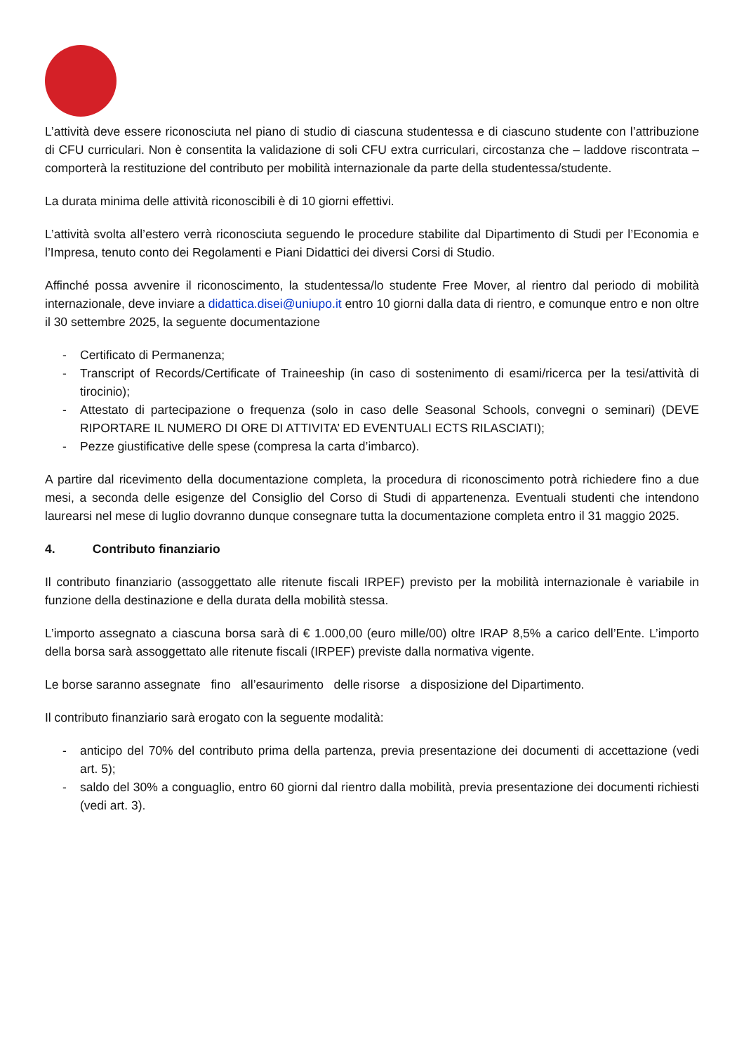L’attività deve essere riconosciuta nel piano di studio di ciascuna studentessa e di ciascuno studente con l’attribuzione di CFU curriculari. Non è consentita la validazione di soli CFU extra curriculari, circostanza che – laddove riscontrata – comporterà la restituzione del contributo per mobilità internazionale da parte della studentessa/studente.
La durata minima delle attività riconoscibili è di 10 giorni effettivi.
L’attività svolta all’estero verrà riconosciuta seguendo le procedure stabilite dal Dipartimento di Studi per l’Economia e l’Impresa, tenuto conto dei Regolamenti e Piani Didattici dei diversi Corsi di Studio.
Affinché possa avvenire il riconoscimento, la studentessa/lo studente Free Mover, al rientro dal periodo di mobilità internazionale, deve inviare a didattica.disei@uniupo.it entro 10 giorni dalla data di rientro, e comunque entro e non oltre il 30 settembre 2025, la seguente documentazione
- Certificato di Permanenza;
- Transcript of Records/Certificate of Traineeship (in caso di sostenimento di esami/ricerca per la tesi/attività di tirocinio);
- Attestato di partecipazione o frequenza (solo in caso delle Seasonal Schools, convegni o seminari) (DEVE RIPORTARE IL NUMERO DI ORE DI ATTIVITA’ ED EVENTUALI ECTS RILASCIATI);
- Pezze giustificative delle spese (compresa la carta d’imbarco).
A partire dal ricevimento della documentazione completa, la procedura di riconoscimento potrà richiedere fino a due mesi, a seconda delle esigenze del Consiglio del Corso di Studi di appartenenza. Eventuali studenti che intendono laurearsi nel mese di luglio dovranno dunque consegnare tutta la documentazione completa entro il 31 maggio 2025.
4. Contributo finanziario
Il contributo finanziario (assoggettato alle ritenute fiscali IRPEF) previsto per la mobilità internazionale è variabile in funzione della destinazione e della durata della mobilità stessa.
L’importo assegnato a ciascuna borsa sarà di € 1.000,00 (euro mille/00) oltre IRAP 8,5% a carico dell’Ente. L’importo della borsa sarà assoggettato alle ritenute fiscali (IRPEF) previste dalla normativa vigente.
Le borse saranno assegnate fino all’esaurimento delle risorse a disposizione del Dipartimento.
Il contributo finanziario sarà erogato con la seguente modalità:
- anticipo del 70% del contributo prima della partenza, previa presentazione dei documenti di accettazione (vedi art. 5);
- saldo del 30% a conguaglio, entro 60 giorni dal rientro dalla mobilità, previa presentazione dei documenti richiesti (vedi art. 3).